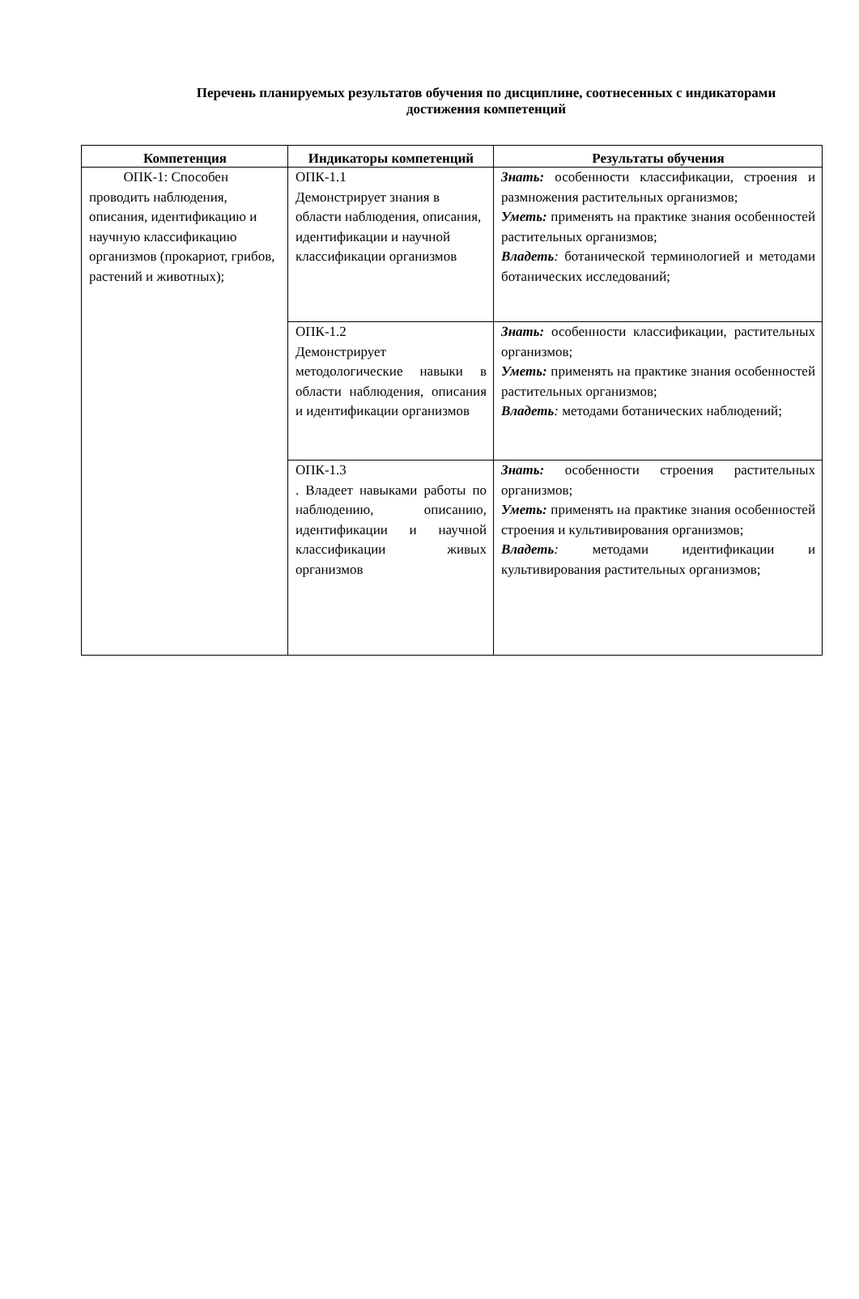Перечень планируемых результатов обучения по дисциплине, соотнесенных с индикаторами достижения компетенций
| Компетенция | Индикаторы компетенций | Результаты обучения |
| --- | --- | --- |
| ОПК-1: Способен проводить наблюдения, описания, идентификацию и научную классификацию организмов (прокариот, грибов, растений и животных); | ОПК-1.1 Демонстрирует знания в области наблюдения, описания, идентификации и научной классификации организмов | Знать: особенности классификации, строения и размножения растительных организмов; Уметь: применять на практике знания особенностей растительных организмов; Владеть : ботанической терминологией и методами ботанических исследований; |
| | ОПК-1.2 Демонстрирует методологические навыки в области наблюдения, описания и идентификации организмов | Знать: особенности классификации, растительных организмов; Уметь: применять на практике знания особенностей растительных организмов; Владеть : методами ботанических наблюдений; |
| | ОПК-1.3 . Владеет навыками работы по наблюдению, описанию, идентификации и научной классификации живых организмов | Знать: особенности строения растительных организмов; Уметь: применять на практике знания особенностей строения и культивирования организмов; Владеть : методами идентификации и культивирования растительных организмов; |